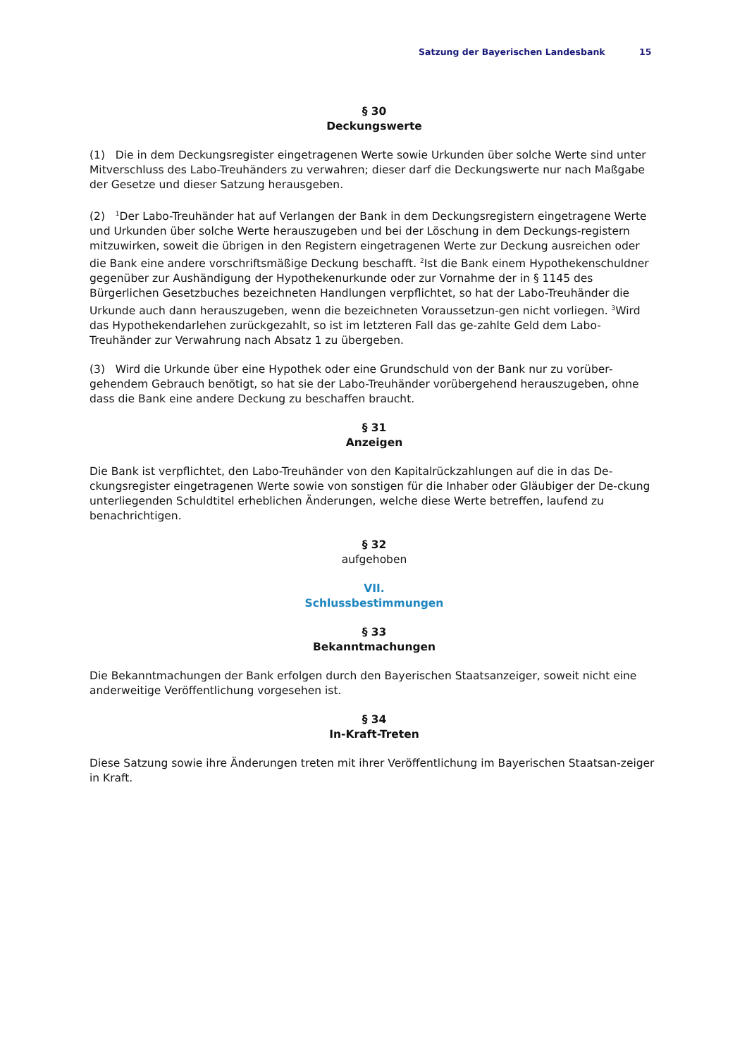Satzung der Bayerischen Landesbank 15
§ 30
Deckungswerte
(1) Die in dem Deckungsregister eingetragenen Werte sowie Urkunden über solche Werte sind unter Mitverschluss des Labo-Treuhänders zu verwahren; dieser darf die Deckungswerte nur nach Maßgabe der Gesetze und dieser Satzung herausgeben.
(2) <sup>1</sup>Der Labo-Treuhänder hat auf Verlangen der Bank in dem Deckungsregistern eingetragene Werte und Urkunden über solche Werte herauszugeben und bei der Löschung in dem Deckungs-registern mitzuwirken, soweit die übrigen in den Registern eingetragenen Werte zur Deckung ausreichen oder die Bank eine andere vorschriftsmäßige Deckung beschafft. <sup>2</sup>Ist die Bank einem Hypothekenschuldner gegenüber zur Aushändigung der Hypothekenurkunde oder zur Vornahme der in § 1145 des Bürgerlichen Gesetzbuches bezeichneten Handlungen verpflichtet, so hat der Labo-Treuhänder die Urkunde auch dann herauszugeben, wenn die bezeichneten Voraussetzun-gen nicht vorliegen. <sup>3</sup>Wird das Hypothekendarlehen zurückgezahlt, so ist im letzteren Fall das ge-zahlte Geld dem Labo-Treuhänder zur Verwahrung nach Absatz 1 zu übergeben.
(3) Wird die Urkunde über eine Hypothek oder eine Grundschuld von der Bank nur zu vorüber-gehendem Gebrauch benötigt, so hat sie der Labo-Treuhänder vorübergehend herauszugeben, ohne dass die Bank eine andere Deckung zu beschaffen braucht.
§ 31
Anzeigen
Die Bank ist verpflichtet, den Labo-Treuhänder von den Kapitalrückzahlungen auf die in das De-ckungsregister eingetragenen Werte sowie von sonstigen für die Inhaber oder Gläubiger der De-ckung unterliegenden Schuldtitel erheblichen Änderungen, welche diese Werte betreffen, laufend zu benachrichtigen.
§ 32
aufgehoben
VII.
Schlussbestimmungen
§ 33
Bekanntmachungen
Die Bekanntmachungen der Bank erfolgen durch den Bayerischen Staatsanzeiger, soweit nicht eine anderweitige Veröffentlichung vorgesehen ist.
§ 34
In-Kraft-Treten
Diese Satzung sowie ihre Änderungen treten mit ihrer Veröffentlichung im Bayerischen Staatsan-zeiger in Kraft.